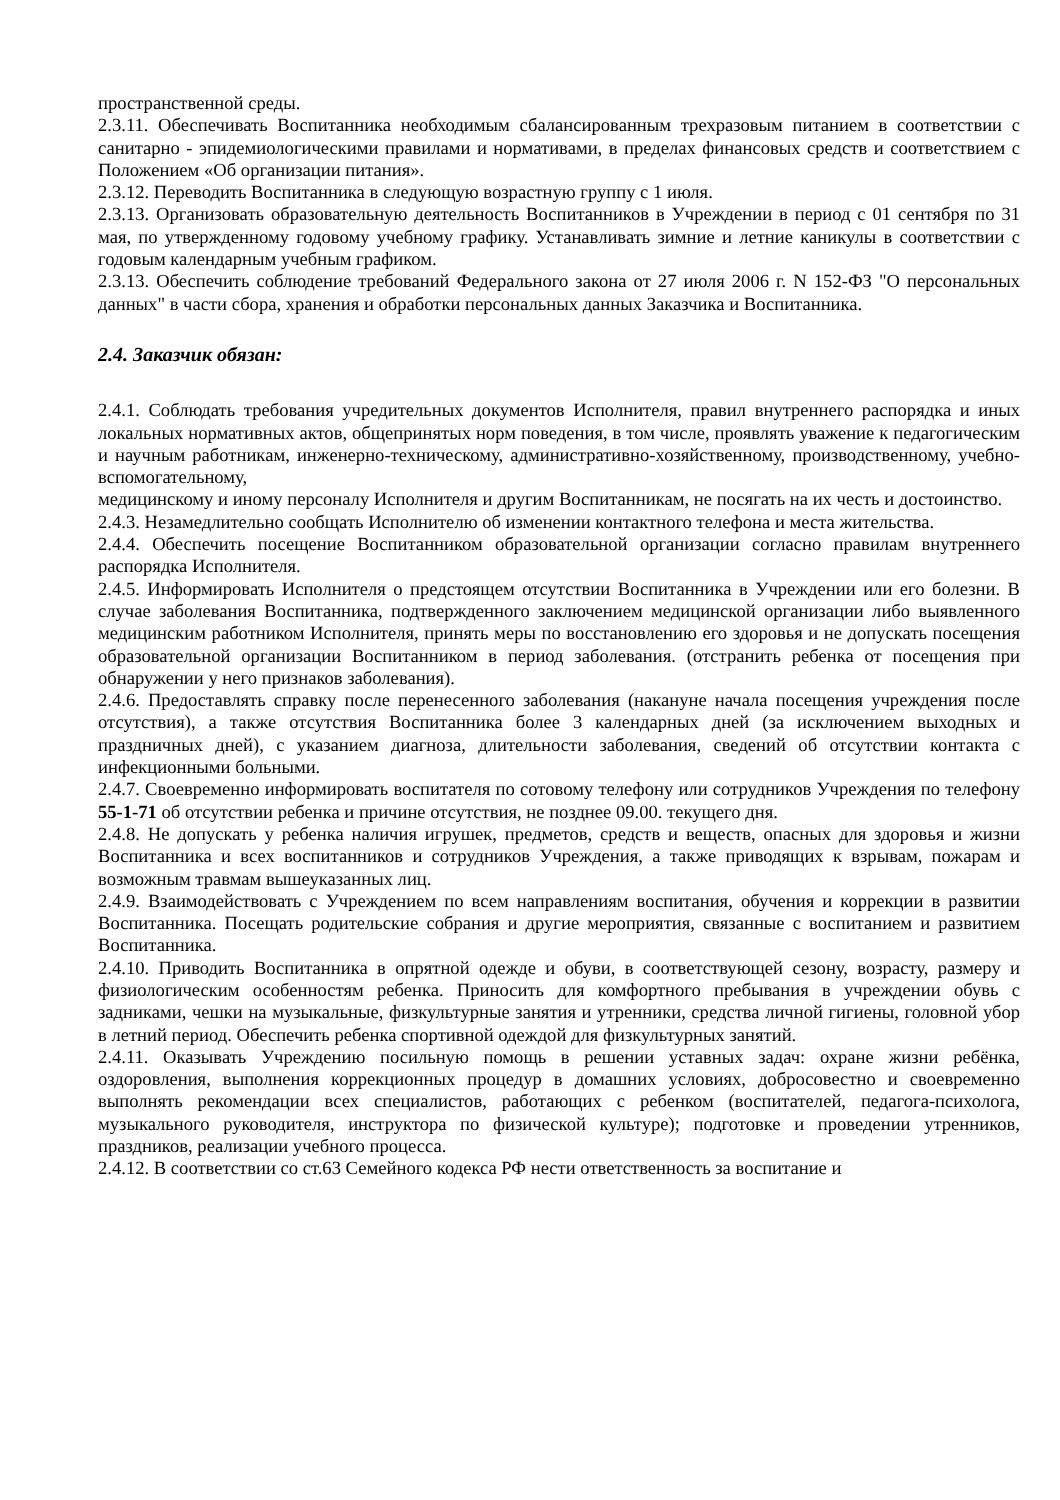пространственной среды.
2.3.11. Обеспечивать Воспитанника необходимым сбалансированным трехразовым питанием в соответствии с санитарно - эпидемиологическими правилами и нормативами, в пределах финансовых средств и соответствием с Положением «Об организации питания».
2.3.12. Переводить Воспитанника в следующую возрастную группу с 1 июля.
2.3.13. Организовать образовательную деятельность Воспитанников в Учреждении в период с 01 сентября по 31 мая, по утвержденному годовому учебному графику. Устанавливать зимние и летние каникулы в соответствии с годовым календарным учебным графиком.
2.3.13. Обеспечить соблюдение требований Федерального закона от 27 июля 2006 г. N 152-ФЗ "О персональных данных" в части сбора, хранения и обработки персональных данных Заказчика и Воспитанника.
2.4. Заказчик обязан:
2.4.1. Соблюдать требования учредительных документов Исполнителя, правил внутреннего распорядка и иных локальных нормативных актов, общепринятых норм поведения, в том числе, проявлять уважение к педагогическим и научным работникам, инженерно-техническому, административно-хозяйственному, производственному, учебно-вспомогательному,
медицинскому и иному персоналу Исполнителя и другим Воспитанникам, не посягать на их честь и достоинство.
2.4.3. Незамедлительно сообщать Исполнителю об изменении контактного телефона и места жительства.
2.4.4. Обеспечить посещение Воспитанником образовательной организации согласно правилам внутреннего распорядка Исполнителя.
2.4.5. Информировать Исполнителя о предстоящем отсутствии Воспитанника в Учреждении или его болезни. В случае заболевания Воспитанника, подтвержденного заключением медицинской организации либо выявленного медицинским работником Исполнителя, принять меры по восстановлению его здоровья и не допускать посещения образовательной организации Воспитанником в период заболевания. (отстранить ребенка от посещения при обнаружении у него признаков заболевания).
2.4.6. Предоставлять справку после перенесенного заболевания (накануне начала посещения учреждения после отсутствия), а также отсутствия Воспитанника более 3 календарных дней (за исключением выходных и праздничных дней), с указанием диагноза, длительности заболевания, сведений об отсутствии контакта с инфекционными больными.
2.4.7. Своевременно информировать воспитателя по сотовому телефону или сотрудников Учреждения по телефону 55-1-71 об отсутствии ребенка и причине отсутствия, не позднее 09.00. текущего дня.
2.4.8. Не допускать у ребенка наличия игрушек, предметов, средств и веществ, опасных для здоровья и жизни Воспитанника и всех воспитанников и сотрудников Учреждения, а также приводящих к взрывам, пожарам и возможным травмам вышеуказанных лиц.
2.4.9. Взаимодействовать с Учреждением по всем направлениям воспитания, обучения и коррекции в развитии Воспитанника. Посещать родительские собрания и другие мероприятия, связанные с воспитанием и развитием Воспитанника.
2.4.10. Приводить Воспитанника в опрятной одежде и обуви, в соответствующей сезону, возрасту, размеру и физиологическим особенностям ребенка. Приносить для комфортного пребывания в учреждении обувь с задниками, чешки на музыкальные, физкультурные занятия и утренники, средства личной гигиены, головной убор в летний период. Обеспечить ребенка спортивной одеждой для физкультурных занятий.
2.4.11. Оказывать Учреждению посильную помощь в решении уставных задач: охране жизни ребёнка, оздоровления, выполнения коррекционных процедур в домашних условиях, добросовестно и своевременно выполнять рекомендации всех специалистов, работающих с ребенком (воспитателей, педагога-психолога, музыкального руководителя, инструктора по физической культуре); подготовке и проведении утренников, праздников, реализации учебного процесса.
2.4.12. В соответствии со ст.63 Семейного кодекса РФ нести ответственность за воспитание и